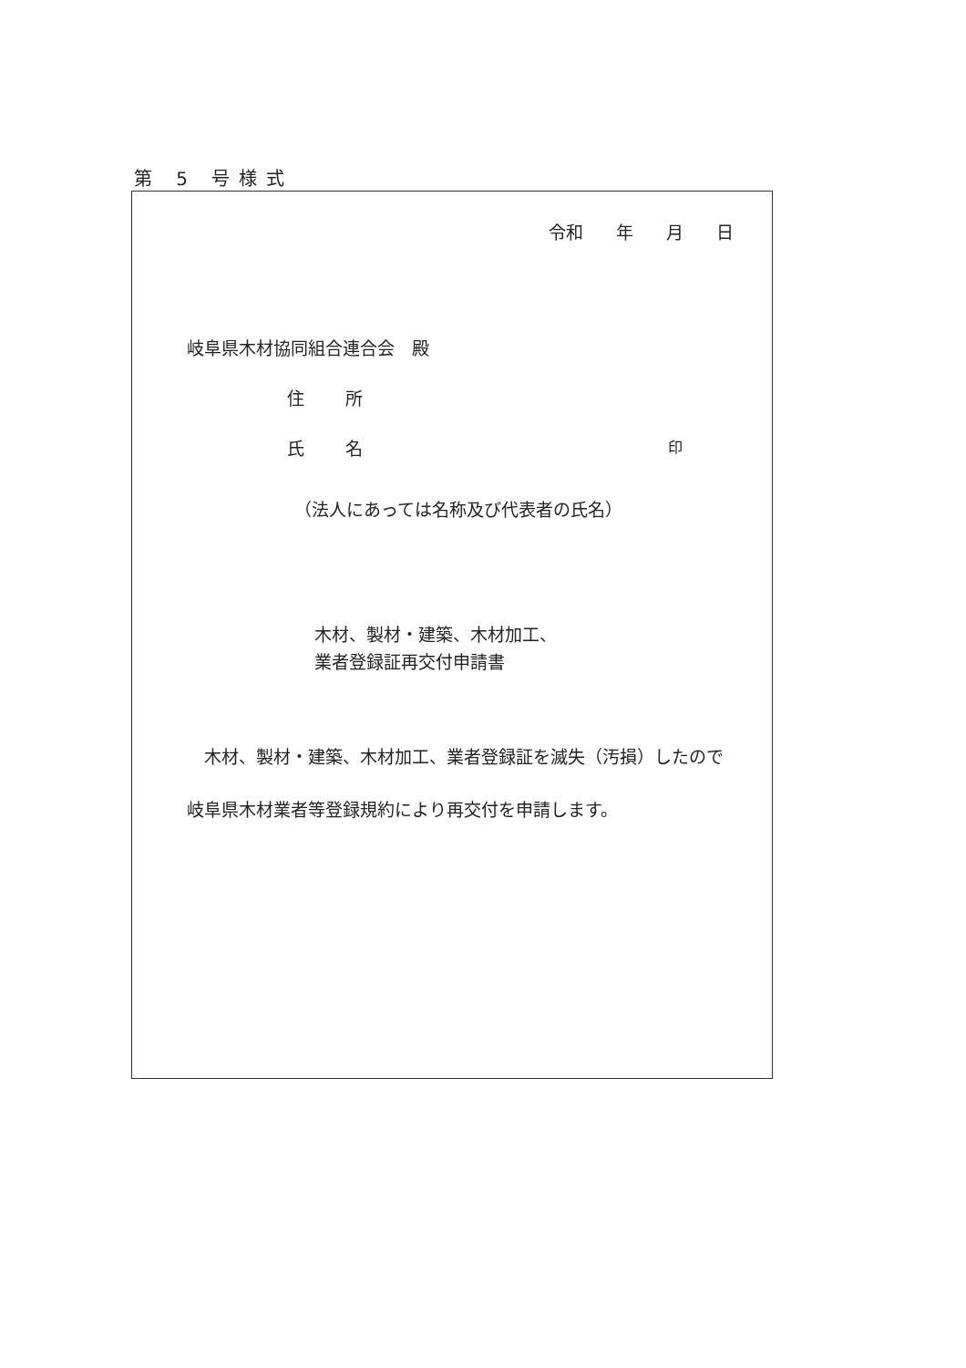第 5 号様式
令和 年 月 日
岐阜県木材協同組合連合会　殿
住 所
氏 名 印
（法人にあっては名称及び代表者の氏名）
木材、製材・建築、木材加工、
業者登録証再交付申請書
　木材、製材・建築、木材加工、業者登録証を滅失（汚損）したので岐阜県木材業者等登録規約により再交付を申請します。